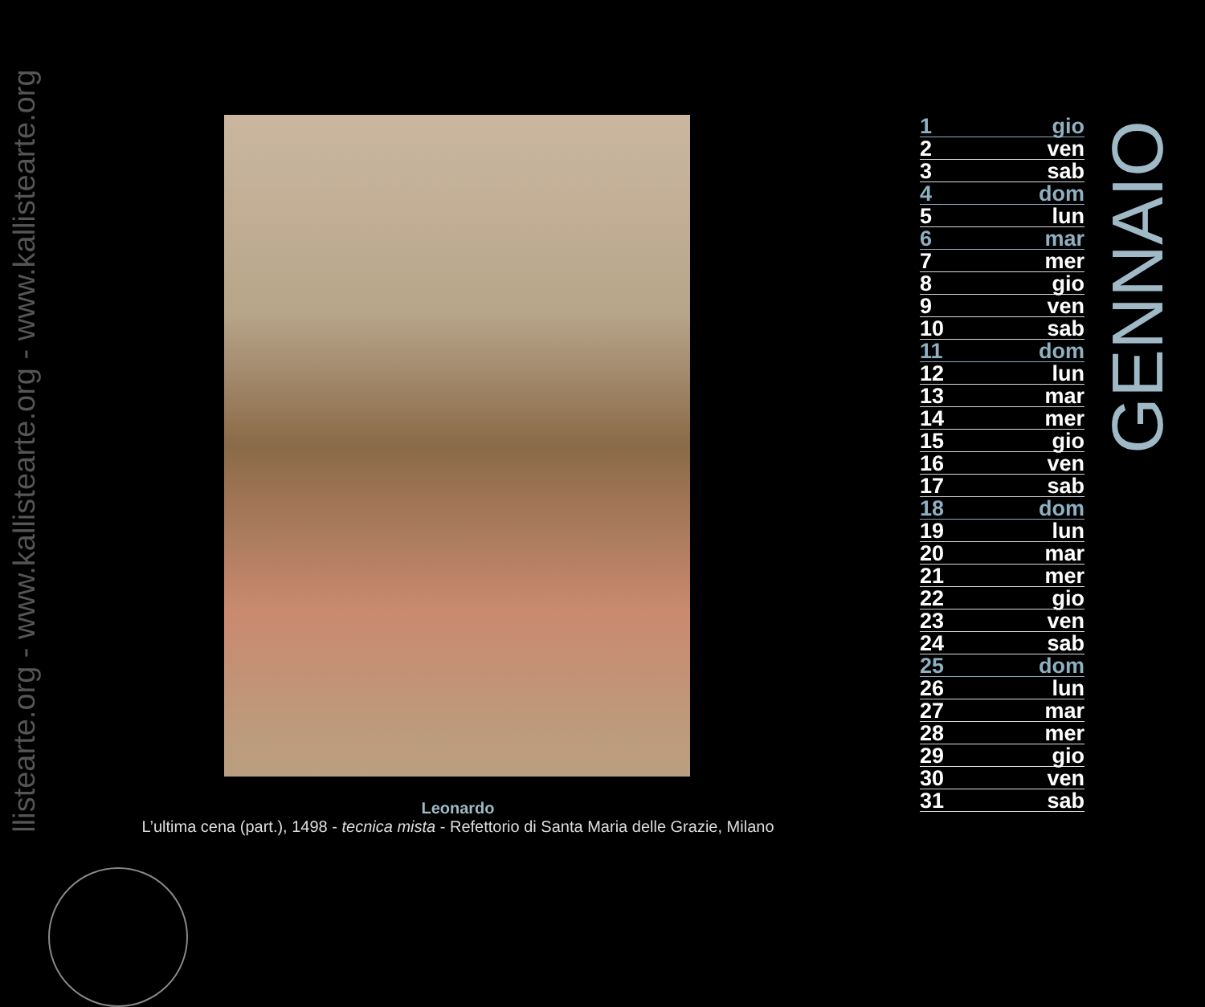llistearte.org - www.kallistearte.org - www.kallistearte.org
Leonardo
L’ultima cena (part.), 1498 - tecnica mista - Refettorio di Santa Maria delle Grazie, Milano
| 1 | gio |
| 2 | ven |
| 3 | sab |
| 4 | dom |
| 5 | lun |
| 6 | mar |
| 7 | mer |
| 8 | gio |
| 9 | ven |
| 10 | sab |
| 11 | dom |
| 12 | lun |
| 13 | mar |
| 14 | mer |
| 15 | gio |
| 16 | ven |
| 17 | sab |
| 18 | dom |
| 19 | lun |
| 20 | mar |
| 21 | mer |
| 22 | gio |
| 23 | ven |
| 24 | sab |
| 25 | dom |
| 26 | lun |
| 27 | mar |
| 28 | mer |
| 29 | gio |
| 30 | ven |
| 31 | sab |
GENNAIO